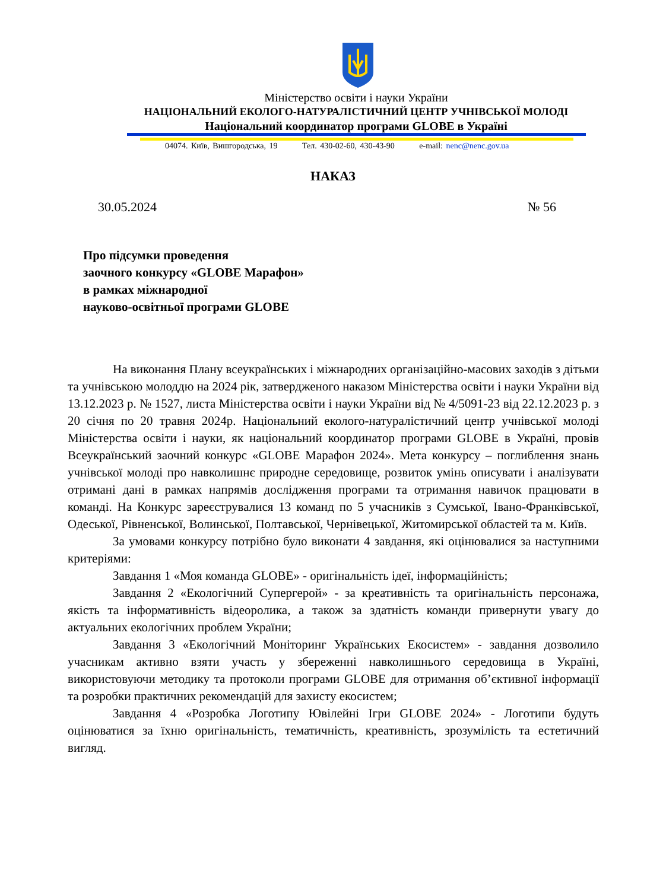Міністерство освіти і науки України
НАЦІОНАЛЬНИЙ ЕКОЛОГО-НАТУРАЛІСТИЧНИЙ ЦЕНТР УЧНІВСЬКОЇ МОЛОДІ
Національний координатор програми GLOBE в Україні
04074. Київ, Вишгородська, 19 Тел. 430-02-60, 430-43-90 e-mail: nenc@nenc.gov.ua
НАКАЗ
30.05.2024 № 56
Про підсумки проведення
заочного конкурсу «GLOBE Марафон»
в рамках міжнародної
науково-освітньої програми GLOBE
На виконання Плану всеукраїнських і міжнародних організаційно-масових заходів з дітьми та учнівською молоддю на 2024 рік, затвердженого наказом Міністерства освіти і науки України від 13.12.2023 р. № 1527, листа Міністерства освіти і науки України від № 4/5091-23 від 22.12.2023 р. з 20 січня по 20 травня 2024р. Національний еколого-натуралістичний центр учнівської молоді Міністерства освіти і науки, як національний координатор програми GLOBE в Україні, провів Всеукраїнський заочний конкурс «GLOBE Марафон 2024». Мета конкурсу – поглиблення знань учнівської молоді про навколишнє природне середовище, розвиток умінь описувати і аналізувати отримані дані в рамках напрямів дослідження програми та отримання навичок працювати в команді. На Конкурс зареєструвалися 13 команд по 5 учасників з Сумської, Івано-Франківської, Одеської, Рівненської, Волинської, Полтавської, Чернівецької, Житомирської областей та м. Київ.
За умовами конкурсу потрібно було виконати 4 завдання, які оцінювалися за наступними критеріями:
Завдання 1 «Моя команда GLOBE» - оригінальність ідеї, інформаційність;
Завдання 2 «Екологічний Супергерой» - за креативність та оригінальність персонажа, якість та інформативність відеоролика, а також за здатність команди привернути увагу до актуальних екологічних проблем України;
Завдання 3 «Екологічний Моніторинг Українських Екосистем» - завдання дозволило учасникам активно взяти участь у збереженні навколишнього середовища в Україні, використовуючи методику та протоколи програми GLOBE для отримання об’єктивної інформації та розробки практичних рекомендацій для захисту екосистем;
Завдання 4 «Розробка Логотипу Ювілейні Ігри GLOBE 2024» - Логотипи будуть оцінюватися за їхню оригінальність, тематичність, креативність, зрозумілість та естетичний вигляд.